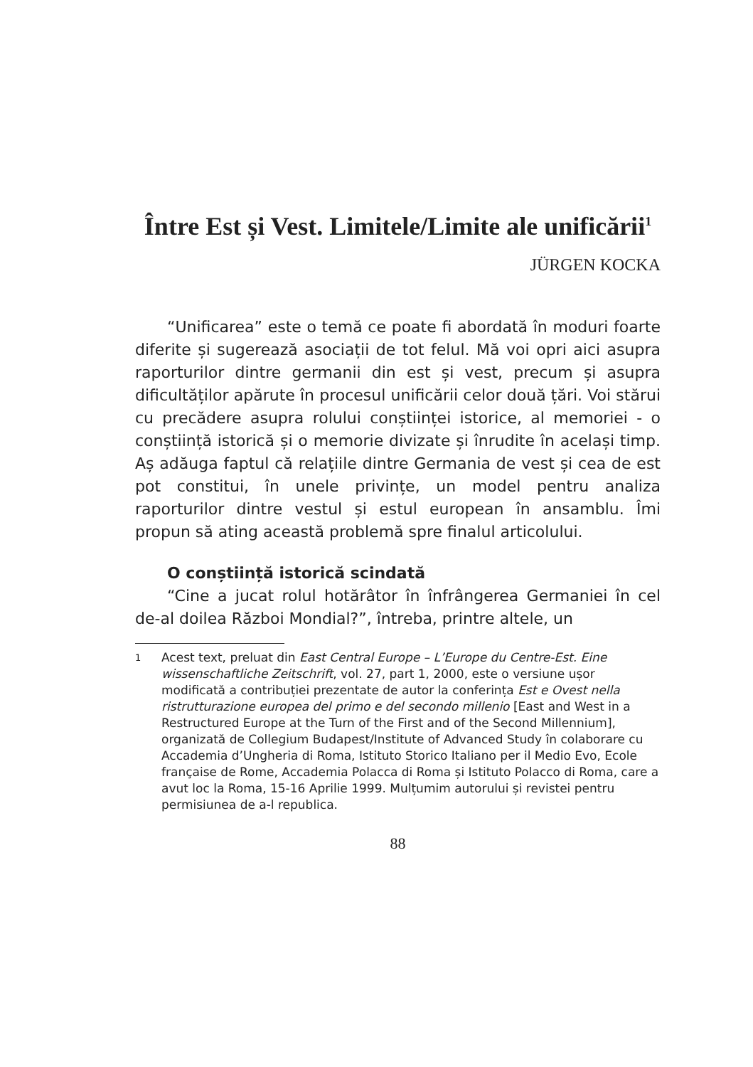Între Est și Vest. Limitele/Limite ale unificării<sup>1</sup>
JÜRGEN KOCKA
“Unificarea” este o temă ce poate fi abordată în moduri foarte diferite și sugerează asociații de tot felul. Mă voi opri aici asupra raporturilor dintre germanii din est și vest, precum și asupra dificultăților apărute în procesul unificării celor două țări. Voi stărui cu precădere asupra rolului conștiinței istorice, al memoriei - o conștiință istorică și o memorie divizate și înrudite în același timp. Aș adăuga faptul că relațiile dintre Germania de vest și cea de est pot constitui, în unele privințe, un model pentru analiza raporturilor dintre vestul și estul european în ansamblu. Îmi propun să ating această problemă spre finalul articolului.
O conștiință istorică scindată
“Cine a jucat rolul hotărâtor în înfrângerea Germaniei în cel de-al doilea Război Mondial?”, întreba, printre altele, un
1 Acest text, preluat din East Central Europe – L’Europe du Centre-Est. Eine wissenschaftliche Zeitschrift, vol. 27, part 1, 2000, este o versiune ușor modificată a contribuției prezentate de autor la conferința Est e Ovest nella ristrutturazione europea del primo e del secondo millenio [East and West in a Restructured Europe at the Turn of the First and of the Second Millennium], organizată de Collegium Budapest/Institute of Advanced Study în colaborare cu Accademia d’Ungheria di Roma, Istituto Storico Italiano per il Medio Evo, Ecole française de Rome, Accademia Polacca di Roma și Istituto Polacco di Roma, care a avut loc la Roma, 15-16 Aprilie 1999. Mulțumim autorului și revistei pentru permisiunea de a-l republica.
88